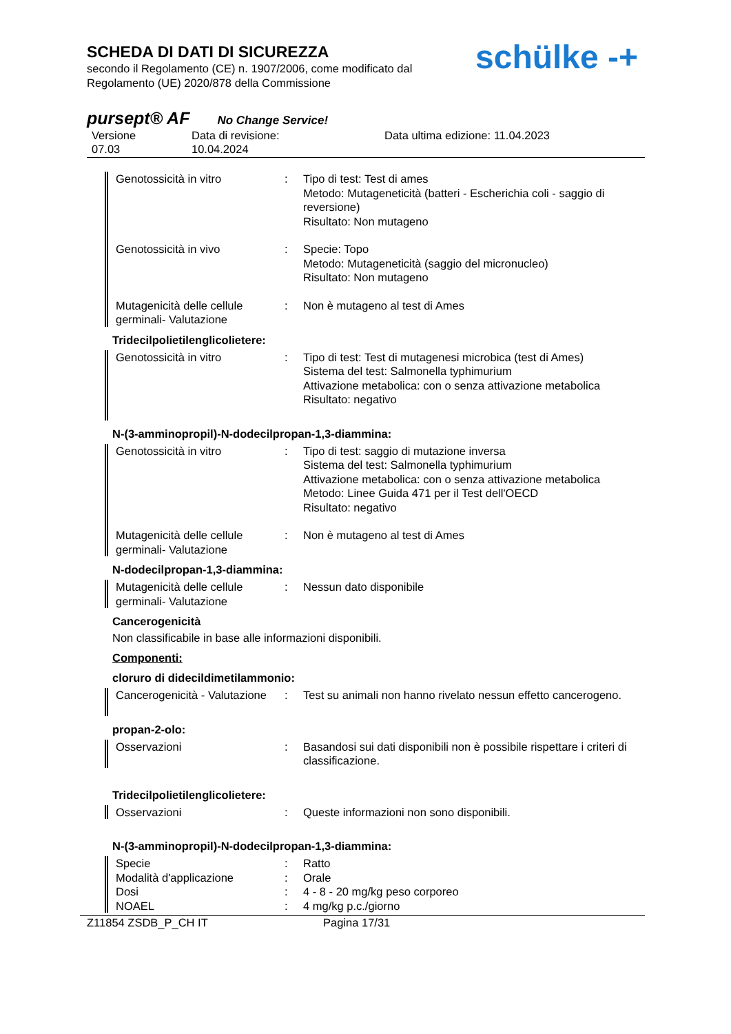SCHEDA DI DATI DI SICUREZZA
secondo il Regolamento (CE) n. 1907/2006, come modificato dal
Regolamento (UE) 2020/878 della Commissione
schülke -+
pursept® AF No Change Service!
Versione
07.03
Data di revisione:
10.04.2024
Data ultima edizione: 11.04.2023
Genotossicità in vitro : Tipo di test: Test di ames
Metodo: Mutageneticità (batteri - Escherichia coli - saggio di reversione)
Risultato: Non mutageno
Genotossicità in vivo : Specie: Topo
Metodo: Mutageneticità (saggio del micronucleo)
Risultato: Non mutageno
Mutagenicità delle cellule germinali- Valutazione
: Non è mutageno al test di Ames
Tridecilpolietilenglicolietere:
Genotossicità in vitro : Tipo di test: Test di mutagenesi microbica (test di Ames)
Sistema del test: Salmonella typhimurium
Attivazione metabolica: con o senza attivazione metabolica
Risultato: negativo
N-(3-amminopropil)-N-dodecilpropan-1,3-diammina:
Genotossicità in vitro : Tipo di test: saggio di mutazione inversa
Sistema del test: Salmonella typhimurium
Attivazione metabolica: con o senza attivazione metabolica
Metodo: Linee Guida 471 per il Test dell'OECD
Risultato: negativo
Mutagenicità delle cellule germinali- Valutazione
: Non è mutageno al test di Ames
N-dodecilpropan-1,3-diammina:
Mutagenicità delle cellule germinali- Valutazione
: Nessun dato disponibile
Cancerogenicità
Non classificabile in base alle informazioni disponibili.
Componenti:
cloruro di didecildimetilammonio:
Cancerogenicità - Valutazione
: Test su animali non hanno rivelato nessun effetto cancerogeno.
propan-2-olo:
Osservazioni : Basandosi sui dati disponibili non è possibile rispettare i criteri di classificazione.
Tridecilpolietilenglicolietere:
Osservazioni : Queste informazioni non sono disponibili.
N-(3-amminopropil)-N-dodecilpropan-1,3-diammina:
Specie
Modalità d'applicazione
Dosi
NOAEL
:
:
:
:
Ratto
Orale
4 - 8 - 20 mg/kg peso corporeo
4 mg/kg p.c./giorno
Z11854 ZSDB_P_CH IT Pagina 17/31